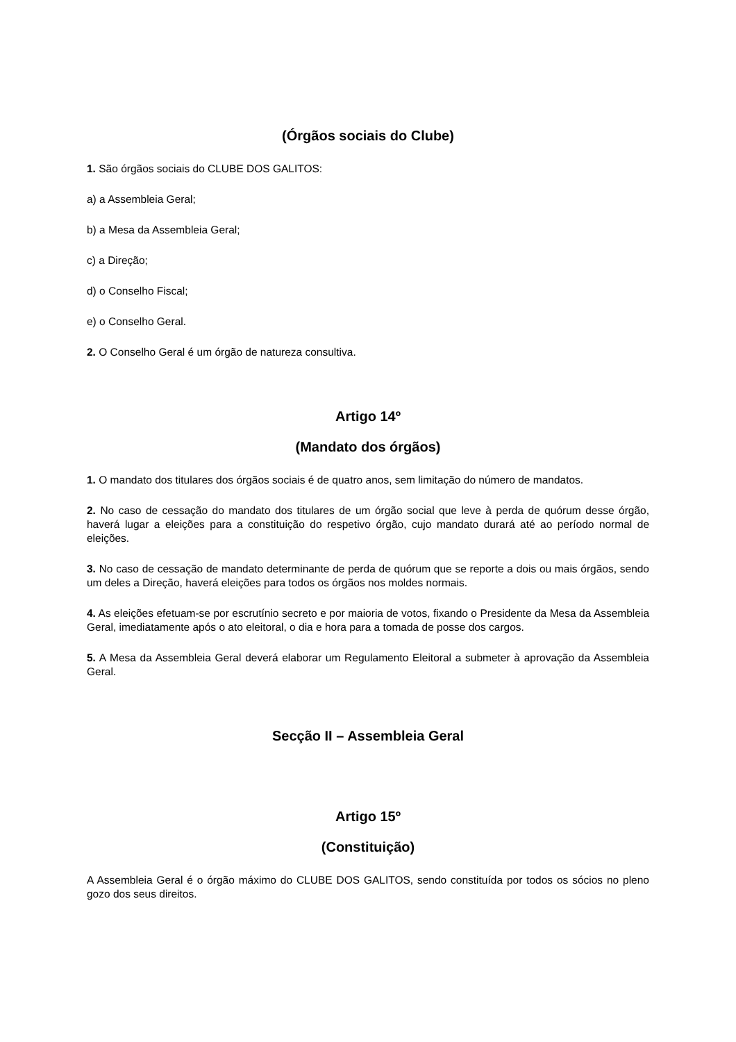(Órgãos sociais do Clube)
1. São órgãos sociais do CLUBE DOS GALITOS:
a) a Assembleia Geral;
b) a Mesa da Assembleia Geral;
c) a Direção;
d) o Conselho Fiscal;
e) o Conselho Geral.
2. O Conselho Geral é um órgão de natureza consultiva.
Artigo 14º
(Mandato dos órgãos)
1. O mandato dos titulares dos órgãos sociais é de quatro anos, sem limitação do número de mandatos.
2. No caso de cessação do mandato dos titulares de um órgão social que leve à perda de quórum desse órgão, haverá lugar a eleições para a constituição do respetivo órgão, cujo mandato durará até ao período normal de eleições.
3. No caso de cessação de mandato determinante de perda de quórum que se reporte a dois ou mais órgãos, sendo um deles a Direção, haverá eleições para todos os órgãos nos moldes normais.
4. As eleições efetuam-se por escrutínio secreto e por maioria de votos, fixando o Presidente da Mesa da Assembleia Geral, imediatamente após o ato eleitoral, o dia e hora para a tomada de posse dos cargos.
5. A Mesa da Assembleia Geral deverá elaborar um Regulamento Eleitoral a submeter à aprovação da Assembleia Geral.
Secção II – Assembleia Geral
Artigo 15º
(Constituição)
A Assembleia Geral é o órgão máximo do CLUBE DOS GALITOS, sendo constituída por todos os sócios no pleno gozo dos seus direitos.